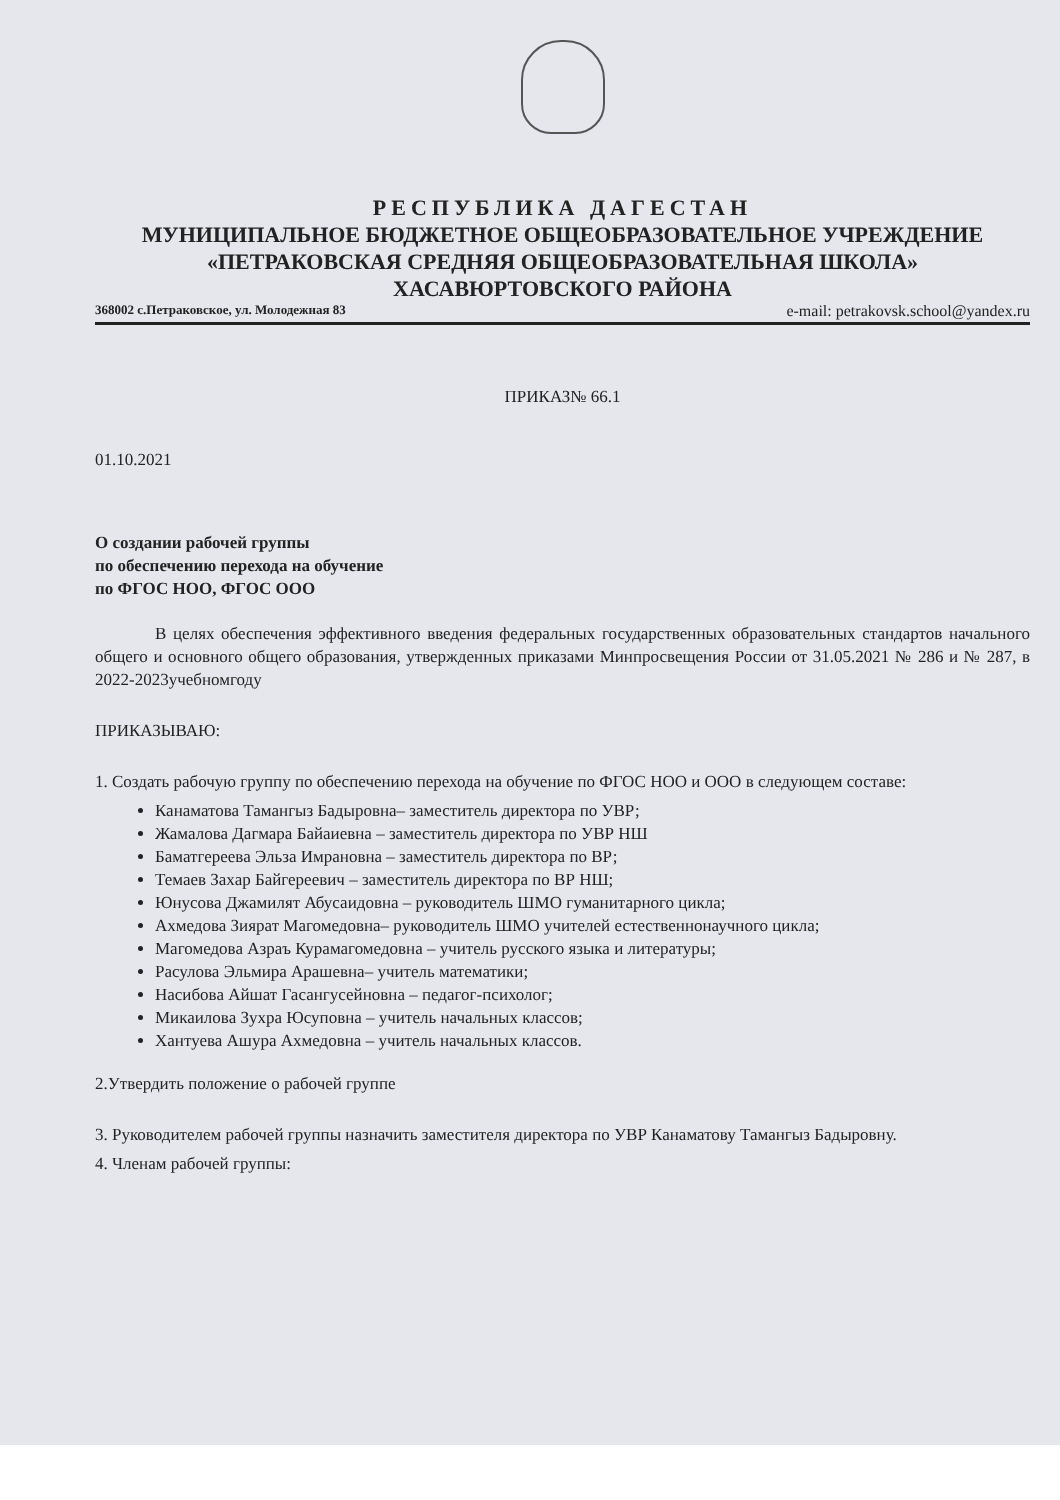РЕСПУБЛИКА ДАГЕСТАН
МУНИЦИПАЛЬНОЕ БЮДЖЕТНОЕ ОБЩЕОБРАЗОВАТЕЛЬНОЕ УЧРЕЖДЕНИЕ
«ПЕТРАКОВСКАЯ СРЕДНЯЯ ОБЩЕОБРАЗОВАТЕЛЬНАЯ ШКОЛА»
ХАСАВЮРТОВСКОГО РАЙОНА
368002 с.Петраковское, ул. Молодежная 83 e-mail: petrakovsk.school@yandex.ru
ПРИКАЗ№ 66.1
01.10.2021
О создании рабочей группы
по обеспечению перехода на обучение
по ФГОС НОО, ФГОС ООО
В целях обеспечения эффективного введения федеральных государственных образовательных стандартов начального общего и основного общего образования, утвержденных приказами Минпросвещения России от 31.05.2021 № 286 и № 287, в 2022-2023учебномгоду
ПРИКАЗЫВАЮ:
1. Создать рабочую группу по обеспечению перехода на обучение по ФГОС НОО и ООО в следующем составе:
Канаматова Тамангыз Бадыровна– заместитель директора по УВР;
Жамалова Дагмара Байаиевна – заместитель директора по УВР НШ
Баматгереева Эльза Имрановна – заместитель директора по ВР;
Темаев Захар Байгереевич – заместитель директора по ВР НШ;
Юнусова Джамилят Абусаидовна – руководитель ШМО гуманитарного цикла;
Ахмедова Зиярат Магомедовна– руководитель ШМО учителей естественнонаучного цикла;
Магомедова Азраъ Курамагомедовна – учитель русского языка и литературы;
Расулова Эльмира Арашевна– учитель математики;
Насибова Айшат Гасангусейновна – педагог-психолог;
Микаилова Зухра Юсуповна – учитель начальных классов;
Хантуева Ашура Ахмедовна – учитель начальных классов.
2.Утвердить положение о рабочей группе
3. Руководителем рабочей группы назначить заместителя директора по УВР Канаматову Тамангыз Бадыровну.
4. Членам рабочей группы: